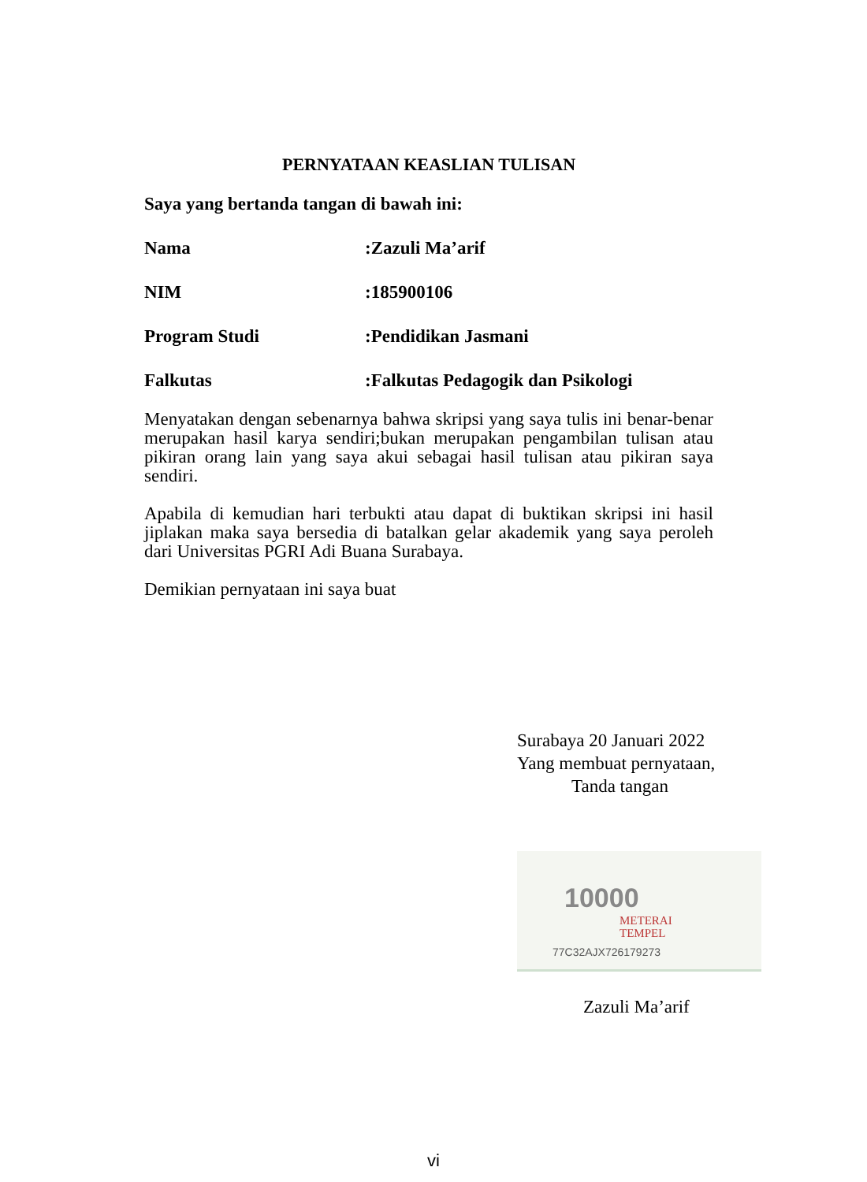PERNYATAAN KEASLIAN TULISAN
Saya yang bertanda tangan di bawah ini:
Nama :Zazuli Ma’arif
NIM :185900106
Program Studi :Pendidikan Jasmani
Falkutas :Falkutas Pedagogik dan Psikologi
Menyatakan dengan sebenarnya bahwa skripsi yang saya tulis ini benar-benar merupakan hasil karya sendiri;bukan merupakan pengambilan tulisan atau pikiran orang lain yang saya akui sebagai hasil tulisan atau pikiran saya sendiri.
Apabila di kemudian hari terbukti atau dapat di buktikan skripsi ini hasil jiplakan maka saya bersedia di batalkan gelar akademik yang saya peroleh dari Universitas PGRI Adi Buana Surabaya.
Demikian pernyataan ini saya buat
Surabaya 20 Januari 2022
Yang membuat pernyataan,
Tanda tangan
10000
METERAI
TEMPEL
77C32AJX726179273
Zazuli Ma’arif
vi